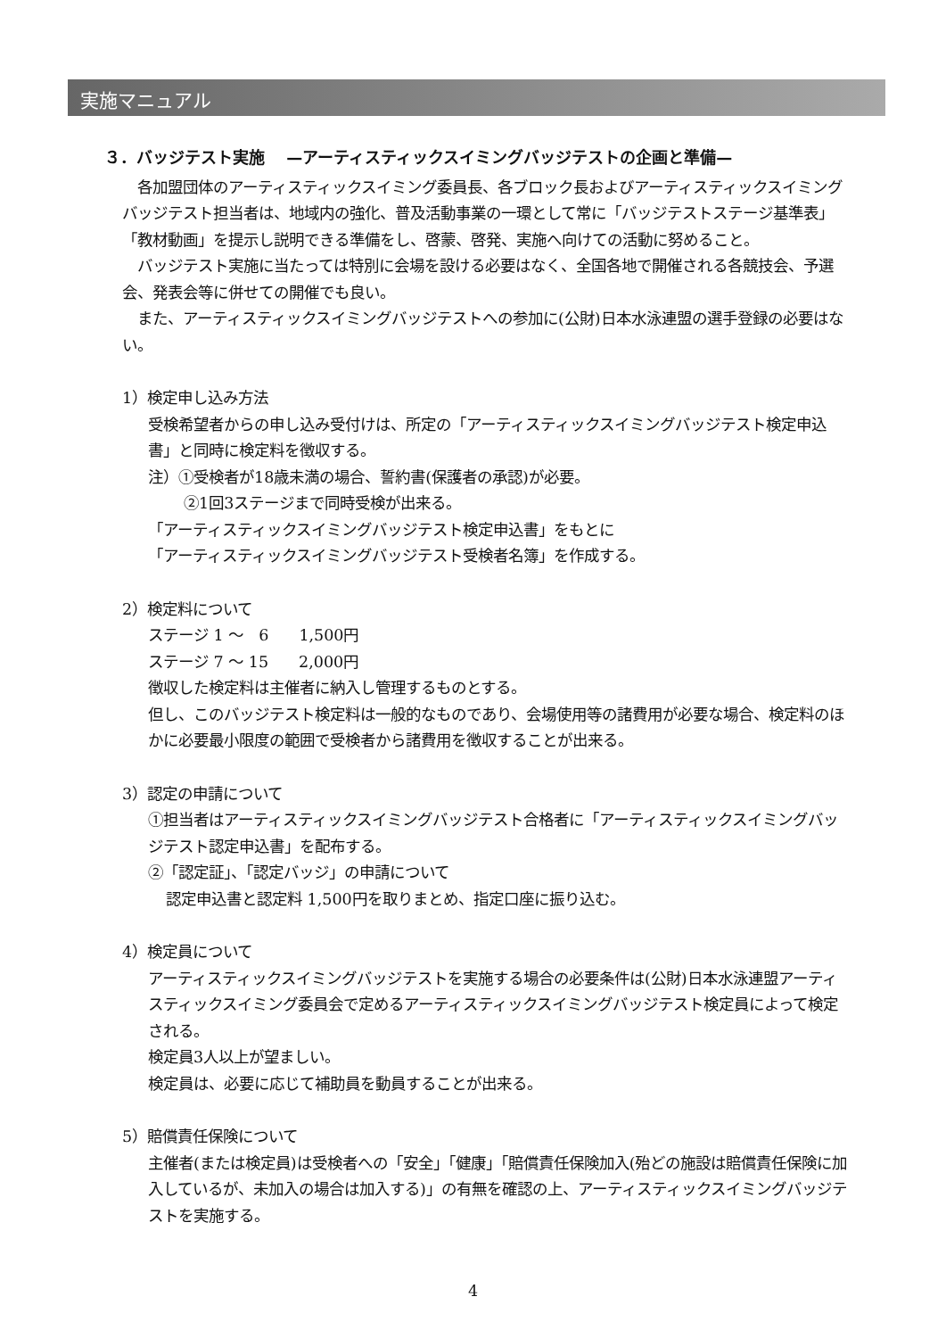実施マニュアル
３．バッジテスト実施　 —アーティスティックスイミングバッジテストの企画と準備—
　各加盟団体のアーティスティックスイミング委員長、各ブロック長およびアーティスティックスイミングバッジテスト担当者は、地域内の強化、普及活動事業の一環として常に「バッジテストステージ基準表」「教材動画」を提示し説明できる準備をし、啓蒙、啓発、実施へ向けての活動に努めること。
　バッジテスト実施に当たっては特別に会場を設ける必要はなく、全国各地で開催される各競技会、予選会、発表会等に併せての開催でも良い。
　また、アーティスティックスイミングバッジテストへの参加に(公財)日本水泳連盟の選手登録の必要はない。
1）検定申し込み方法
受検希望者からの申し込み受付けは、所定の「アーティスティックスイミングバッジテスト検定申込書」と同時に検定料を徴収する。
注）①受検者が18歳未満の場合、誓約書(保護者の承認)が必要。
②1回3ステージまで同時受検が出来る。
「アーティスティックスイミングバッジテスト検定申込書」をもとに
「アーティスティックスイミングバッジテスト受検者名簿」を作成する。
2）検定料について
ステージ 1 ～　6　　1,500円
ステージ 7 ～ 15　　2,000円
徴収した検定料は主催者に納入し管理するものとする。
但し、このバッジテスト検定料は一般的なものであり、会場使用等の諸費用が必要な場合、検定料のほかに必要最小限度の範囲で受検者から諸費用を徴収することが出来る。
3）認定の申請について
①担当者はアーティスティックスイミングバッジテスト合格者に「アーティスティックスイミングバッジテスト認定申込書」を配布する。
②「認定証」、「認定バッジ」の申請について
認定申込書と認定料 1,500円を取りまとめ、指定口座に振り込む。
4）検定員について
アーティスティックスイミングバッジテストを実施する場合の必要条件は(公財)日本水泳連盟アーティスティックスイミング委員会で定めるアーティスティックスイミングバッジテスト検定員によって検定される。
検定員3人以上が望ましい。
検定員は、必要に応じて補助員を動員することが出来る。
5）賠償責任保険について
主催者(または検定員)は受検者への「安全」「健康」「賠償責任保険加入(殆どの施設は賠償責任保険に加入しているが、未加入の場合は加入する)」の有無を確認の上、アーティスティックスイミングバッジテストを実施する。
4